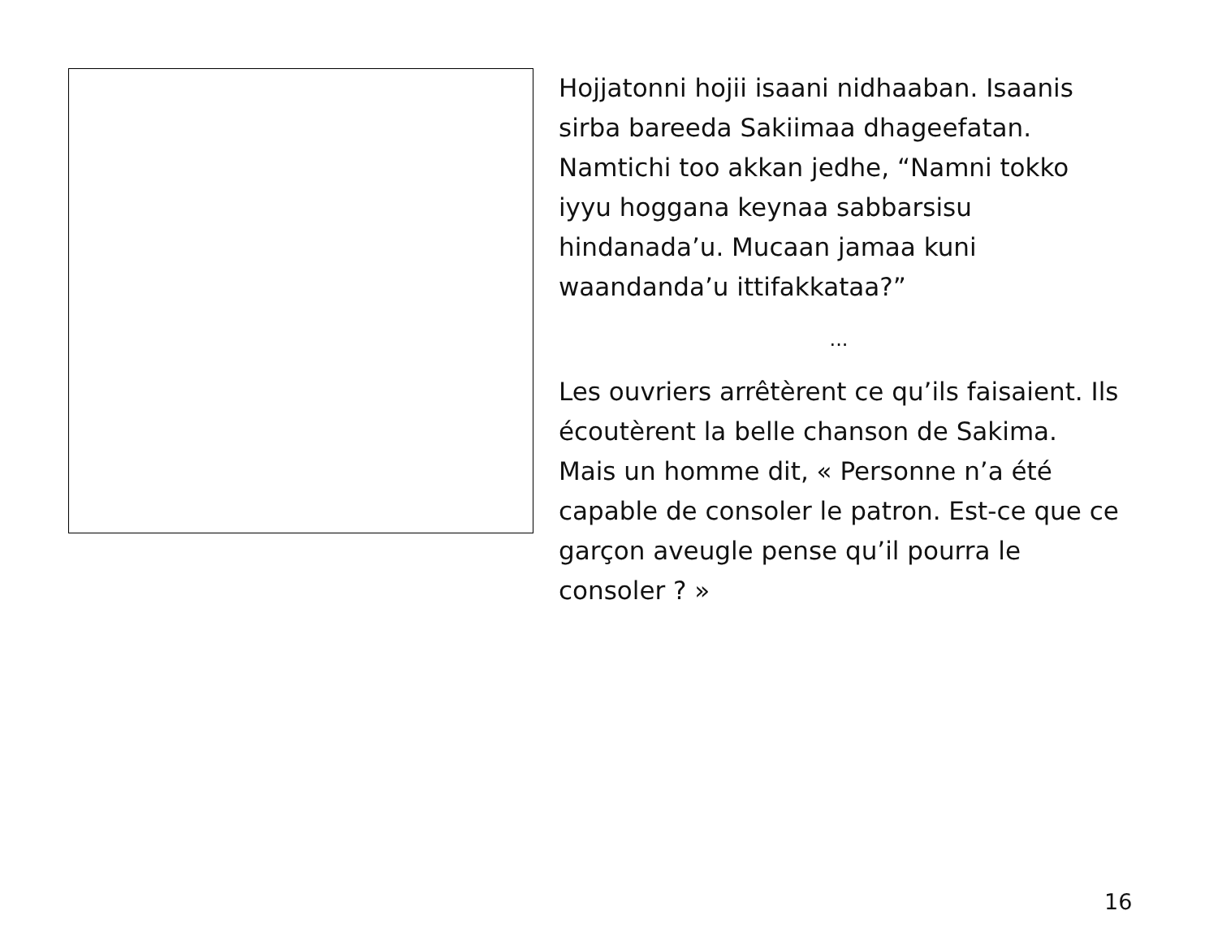Hojjatonni hojii isaani nidhaaban. Isaanis sirba bareeda Sakiimaa dhageefatan. Namtichi too akkan jedhe, “Namni tokko iyyu hoggana keynaa sabbarsisu hindanada’u. Mucaan jamaa kuni waandanda’u ittifakkataa?”
...
Les ouvriers arrêtèrent ce qu’ils faisaient. Ils écoutèrent la belle chanson de Sakima. Mais un homme dit, « Personne n’a été capable de consoler le patron. Est-ce que ce garçon aveugle pense qu’il pourra le consoler ? »
16